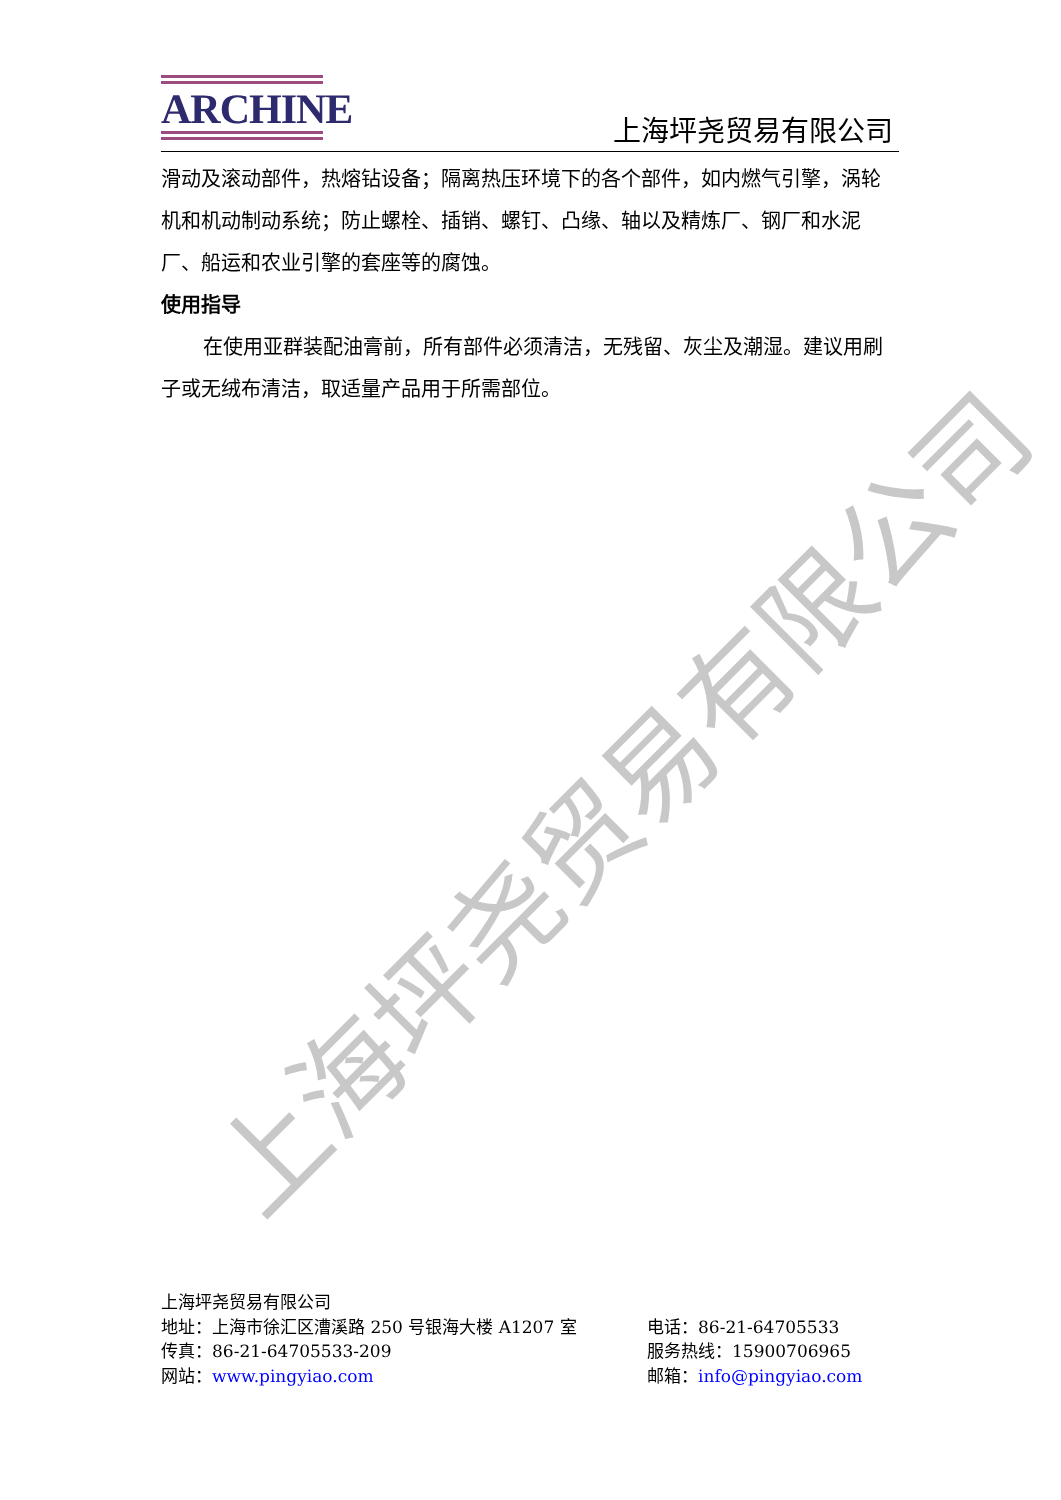上海坪尧贸易有限公司
ARCHINE
上海坪尧贸易有限公司
滑动及滚动部件，热熔钻设备；隔离热压环境下的各个部件，如内燃气引擎，涡轮机和机动制动系统；防止螺栓、插销、螺钉、凸缘、轴以及精炼厂、钢厂和水泥厂、船运和农业引擎的套座等的腐蚀。
使用指导
在使用亚群装配油膏前，所有部件必须清洁，无残留、灰尘及潮湿。建议用刷子或无绒布清洁，取适量产品用于所需部位。
上海坪尧贸易有限公司
地址：上海市徐汇区漕溪路 250 号银海大楼 A1207 室 电话：86-21-64705533
传真：86-21-64705533-209 服务热线：15900706965
网站：www.pingyiao.com 邮箱：info@pingyiao.com